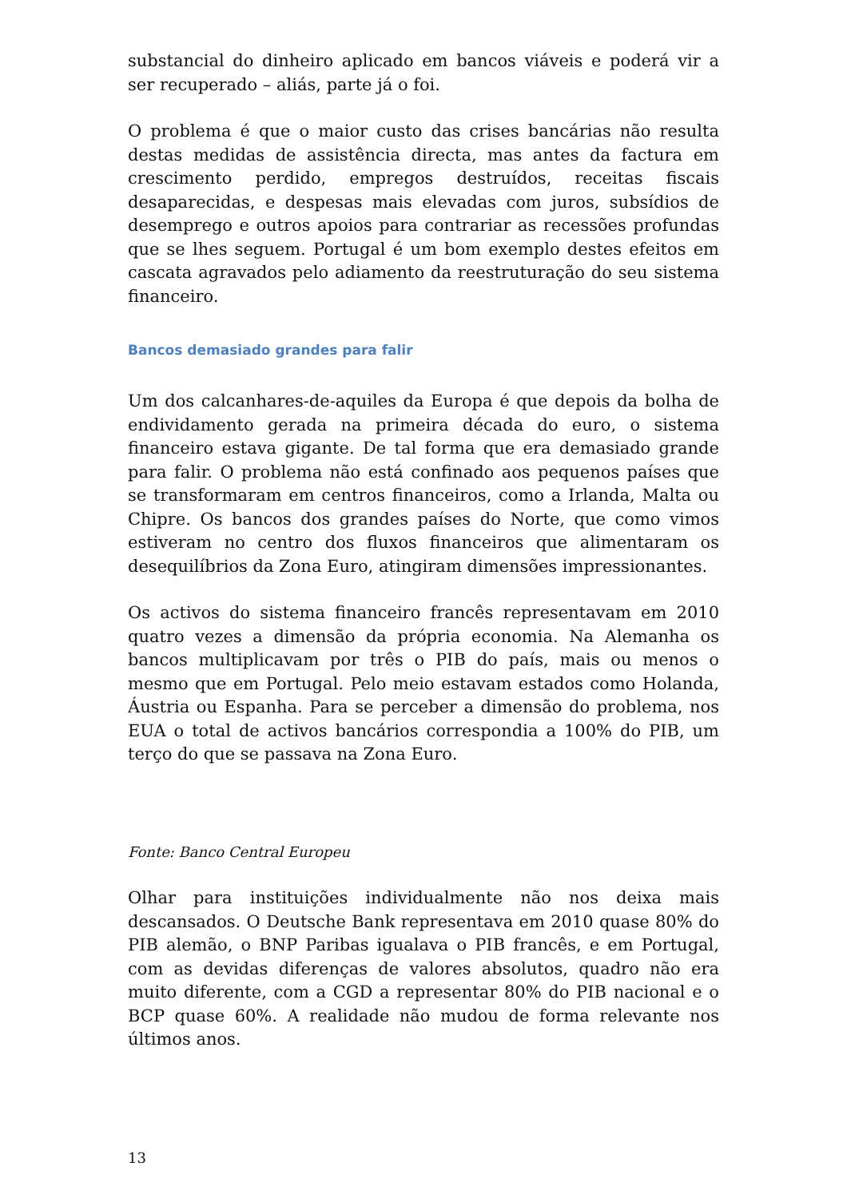substancial do dinheiro aplicado em bancos viáveis e poderá vir a ser recuperado – aliás, parte já o foi.
O problema é que o maior custo das crises bancárias não resulta destas medidas de assistência directa, mas antes da factura em crescimento perdido, empregos destruídos, receitas fiscais desaparecidas, e despesas mais elevadas com juros, subsídios de desemprego e outros apoios para contrariar as recessões profundas que se lhes seguem. Portugal é um bom exemplo destes efeitos em cascata agravados pelo adiamento da reestruturação do seu sistema financeiro.
Bancos demasiado grandes para falir
Um dos calcanhares-de-aquiles da Europa é que depois da bolha de endividamento gerada na primeira década do euro, o sistema financeiro estava gigante. De tal forma que era demasiado grande para falir. O problema não está confinado aos pequenos países que se transformaram em centros financeiros, como a Irlanda, Malta ou Chipre. Os bancos dos grandes países do Norte, que como vimos estiveram no centro dos fluxos financeiros que alimentaram os desequilíbrios da Zona Euro, atingiram dimensões impressionantes.
Os activos do sistema financeiro francês representavam em 2010 quatro vezes a dimensão da própria economia. Na Alemanha os bancos multiplicavam por três o PIB do país, mais ou menos o mesmo que em Portugal. Pelo meio estavam estados como Holanda, Áustria ou Espanha. Para se perceber a dimensão do problema, nos EUA o total de activos bancários correspondia a 100% do PIB, um terço do que se passava na Zona Euro.
Fonte: Banco Central Europeu
Olhar para instituições individualmente não nos deixa mais descansados. O Deutsche Bank representava em 2010 quase 80% do PIB alemão, o BNP Paribas igualava o PIB francês, e em Portugal, com as devidas diferenças de valores absolutos, quadro não era muito diferente, com a CGD a representar 80% do PIB nacional e o BCP quase 60%. A realidade não mudou de forma relevante nos últimos anos.
13